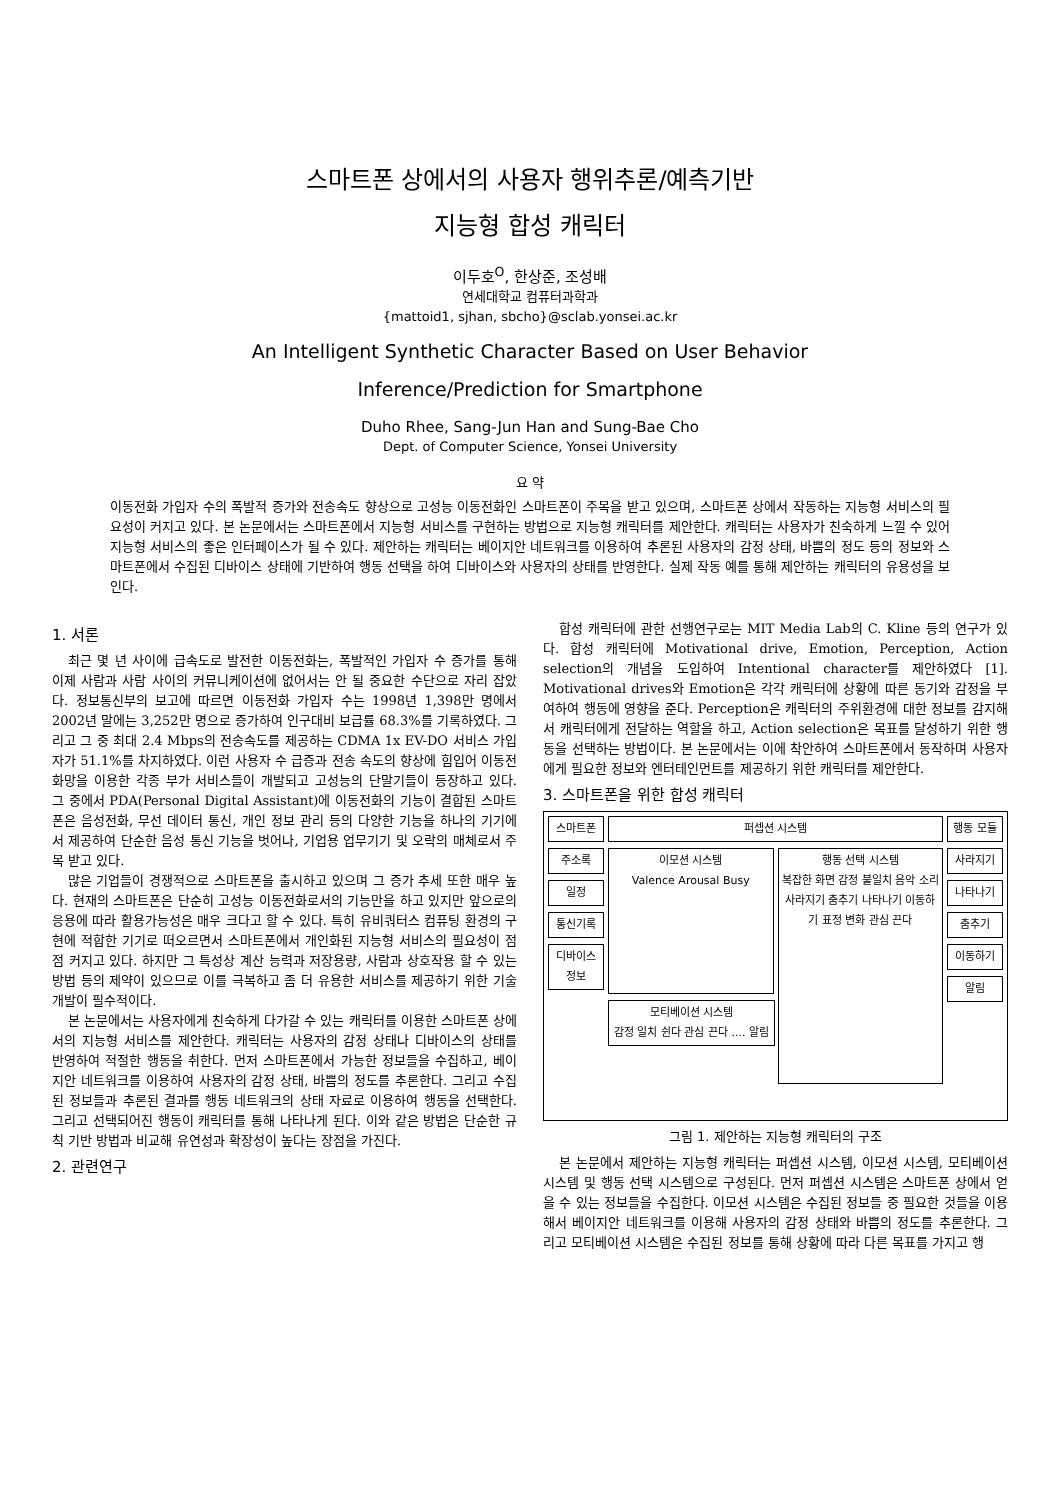스마트폰 상에서의 사용자 행위추론/예측기반
지능형 합성 캐릭터
이두호<sup>O</sup>, 한상준, 조성배
연세대학교 컴퓨터과학과
{mattoid1, sjhan, sbcho}@sclab.yonsei.ac.kr
An Intelligent Synthetic Character Based on User Behavior
Inference/Prediction for Smartphone
Duho Rhee, Sang-Jun Han and Sung-Bae Cho
Dept. of Computer Science, Yonsei University
요 약
이동전화 가입자 수의 폭발적 증가와 전송속도 향상으로 고성능 이동전화인 스마트폰이 주목을 받고 있으며, 스마트폰 상에서 작동하는 지능형 서비스의 필요성이 커지고 있다. 본 논문에서는 스마트폰에서 지능형 서비스를 구현하는 방법으로 지능형 캐릭터를 제안한다. 캐릭터는 사용자가 친숙하게 느낄 수 있어 지능형 서비스의 좋은 인터페이스가 될 수 있다. 제안하는 캐릭터는 베이지안 네트워크를 이용하여 추론된 사용자의 감정 상태, 바쁨의 정도 등의 정보와 스마트폰에서 수집된 디바이스 상태에 기반하여 행동 선택을 하여 디바이스와 사용자의 상태를 반영한다. 실제 작동 예를 통해 제안하는 캐릭터의 유용성을 보인다.
1. 서론
최근 몇 년 사이에 급속도로 발전한 이동전화는, 폭발적인 가입자 수 증가를 통해 이제 사람과 사람 사이의 커뮤니케이션에 없어서는 안 될 중요한 수단으로 자리 잡았다. 정보통신부의 보고에 따르면 이동전화 가입자 수는 1998년 1,398만 명에서 2002년 말에는 3,252만 명으로 증가하여 인구대비 보급률 68.3%를 기록하였다. 그리고 그 중 최대 2.4 Mbps의 전송속도를 제공하는 CDMA 1x EV-DO 서비스 가입자가 51.1%를 차지하였다. 이런 사용자 수 급증과 전송 속도의 향상에 힘입어 이동전화망을 이용한 각종 부가 서비스들이 개발되고 고성능의 단말기들이 등장하고 있다. 그 중에서 PDA(Personal Digital Assistant)에 이동전화의 기능이 결합된 스마트폰은 음성전화, 무선 데이터 통신, 개인 정보 관리 등의 다양한 기능을 하나의 기기에서 제공하여 단순한 음성 통신 기능을 벗어나, 기업용 업무기기 및 오락의 매체로서 주목 받고 있다.
많은 기업들이 경쟁적으로 스마트폰을 출시하고 있으며 그 증가 추세 또한 매우 높다. 현재의 스마트폰은 단순히 고성능 이동전화로서의 기능만을 하고 있지만 앞으로의 응용에 따라 활용가능성은 매우 크다고 할 수 있다. 특히 유비쿼터스 컴퓨팅 환경의 구현에 적합한 기기로 떠오르면서 스마트폰에서 개인화된 지능형 서비스의 필요성이 점점 커지고 있다. 하지만 그 특성상 계산 능력과 저장용량, 사람과 상호작용 할 수 있는 방법 등의 제약이 있으므로 이를 극복하고 좀 더 유용한 서비스를 제공하기 위한 기술 개발이 필수적이다.
본 논문에서는 사용자에게 친숙하게 다가갈 수 있는 캐릭터를 이용한 스마트폰 상에서의 지능형 서비스를 제안한다. 캐릭터는 사용자의 감정 상태나 디바이스의 상태를 반영하여 적절한 행동을 취한다. 먼저 스마트폰에서 가능한 정보들을 수집하고, 베이지안 네트워크를 이용하여 사용자의 감정 상태, 바쁨의 정도를 추론한다. 그리고 수집된 정보들과 추론된 결과를 행동 네트워크의 상태 자료로 이용하여 행동을 선택한다. 그리고 선택되어진 행동이 캐릭터를 통해 나타나게 된다. 이와 같은 방법은 단순한 규칙 기반 방법과 비교해 유연성과 확장성이 높다는 장점을 가진다.
2. 관련연구
합성 캐릭터에 관한 선행연구로는 MIT Media Lab의 C. Kline 등의 연구가 있다. 합성 캐릭터에 Motivational drive, Emotion, Perception, Action selection의 개념을 도입하여 Intentional character를 제안하였다 [1]. Motivational drives와 Emotion은 각각 캐릭터에 상황에 따른 동기와 감정을 부여하여 행동에 영향을 준다. Perception은 캐릭터의 주위환경에 대한 정보를 감지해서 캐릭터에게 전달하는 역할을 하고, Action selection은 목표를 달성하기 위한 행동을 선택하는 방법이다. 본 논문에서는 이에 착안하여 스마트폰에서 동작하며 사용자에게 필요한 정보와 엔터테인먼트를 제공하기 위한 캐릭터를 제안한다.
3. 스마트폰을 위한 합성 캐릭터
스마트폰
주소록
일정
통신기록
디바이스 정보
퍼셉션 시스템
이모션 시스템
Valence Arousal Busy
행동 선택 시스템
복잡한 화면 감정 불일치 음악 소리 사라지기 춤추기 나타나기 이동하기 표정 변화 관심 끈다
모티베이션 시스템
감정 일치 쉰다 관심 끈다 .... 알림
행동 모듈
사라지기
나타나기
춤추기
이동하기
알림
그림 1. 제안하는 지능형 캐릭터의 구조
본 논문에서 제안하는 지능형 캐릭터는 퍼셉션 시스템, 이모션 시스템, 모티베이션 시스템 및 행동 선택 시스템으로 구성된다. 먼저 퍼셉션 시스템은 스마트폰 상에서 얻을 수 있는 정보들을 수집한다. 이모션 시스템은 수집된 정보들 중 필요한 것들을 이용해서 베이지안 네트워크를 이용해 사용자의 감정 상태와 바쁨의 정도를 추론한다. 그리고 모티베이션 시스템은 수집된 정보를 통해 상황에 따라 다른 목표를 가지고 행